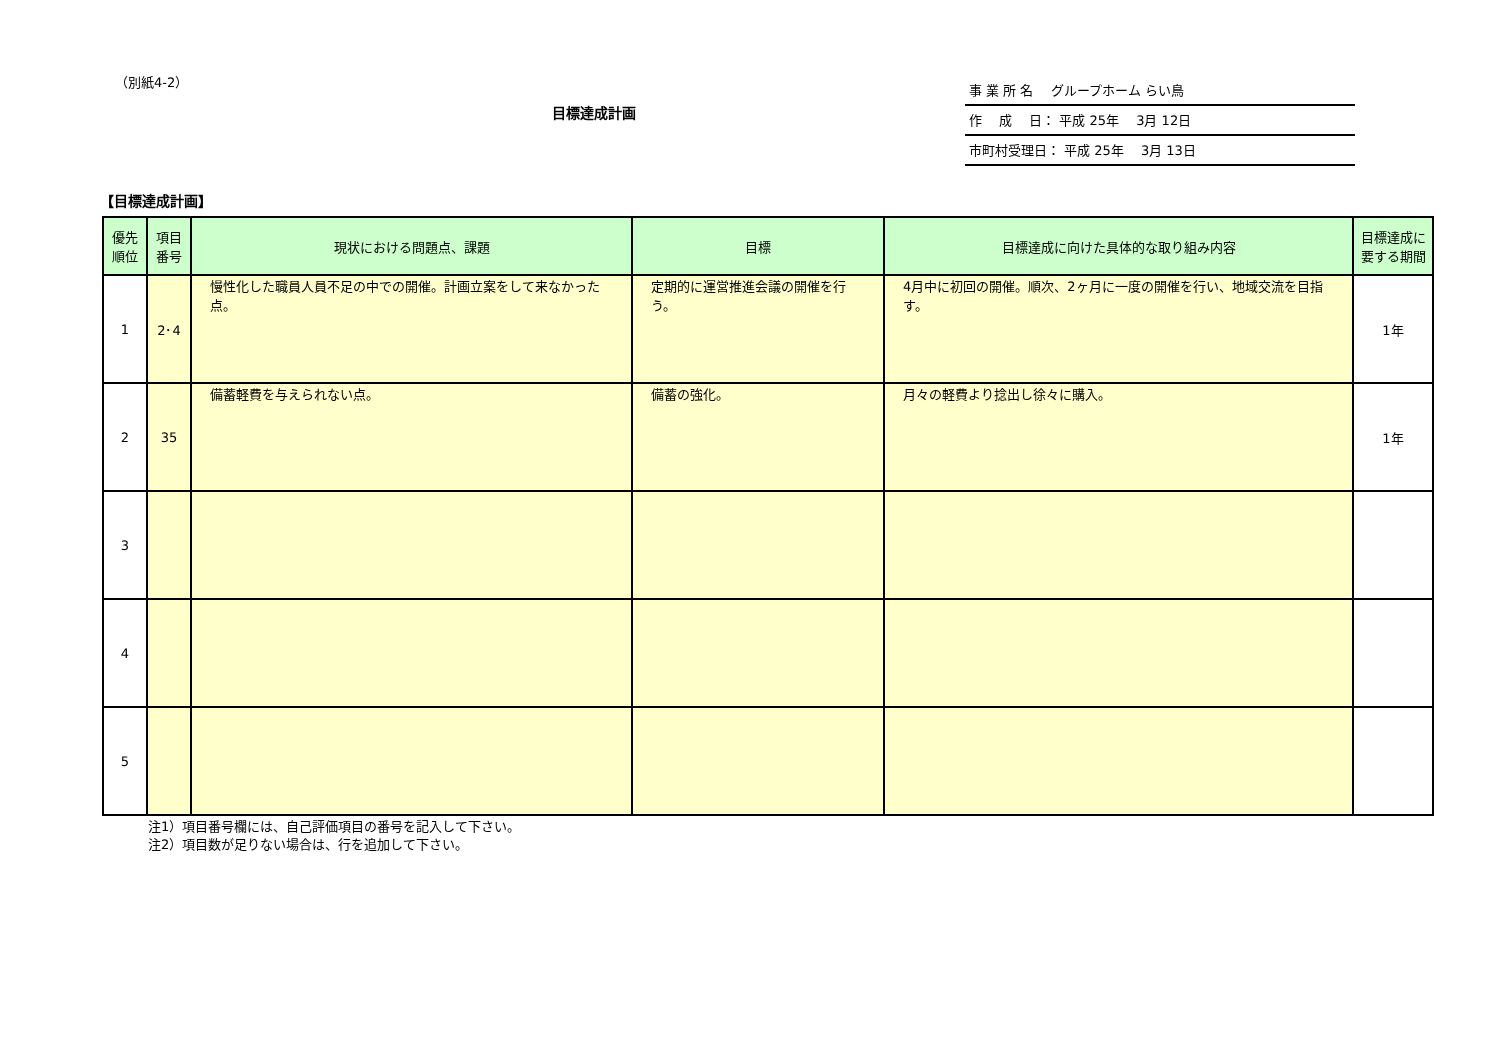（別紙4-2）
目標達成計画
事 業 所 名　 グループホーム らい鳥
作　 成　 日： 平成 25年　 3月 12日
市町村受理日： 平成 25年　 3月 13日
【目標達成計画】
| 優先 順位 | 項目 番号 | 現状における問題点、課題 | 目標 | 目標達成に向けた具体的な取り組み内容 | 目標達成に 要する期間 |
| --- | --- | --- | --- | --- | --- |
| 1 | 2･4 | 慢性化した職員人員不足の中での開催。計画立案をして来なかった点。 | 定期的に運営推進会議の開催を行う。 | 4月中に初回の開催。順次、2ヶ月に一度の開催を行い、地域交流を目指す。 | 1年 |
| 2 | 35 | 備蓄軽費を与えられない点。 | 備蓄の強化。 | 月々の軽費より捻出し徐々に購入。 | 1年 |
| 3 | | | | | |
| 4 | | | | | |
| 5 | | | | | |
注1）項目番号欄には、自己評価項目の番号を記入して下さい。
注2）項目数が足りない場合は、行を追加して下さい。